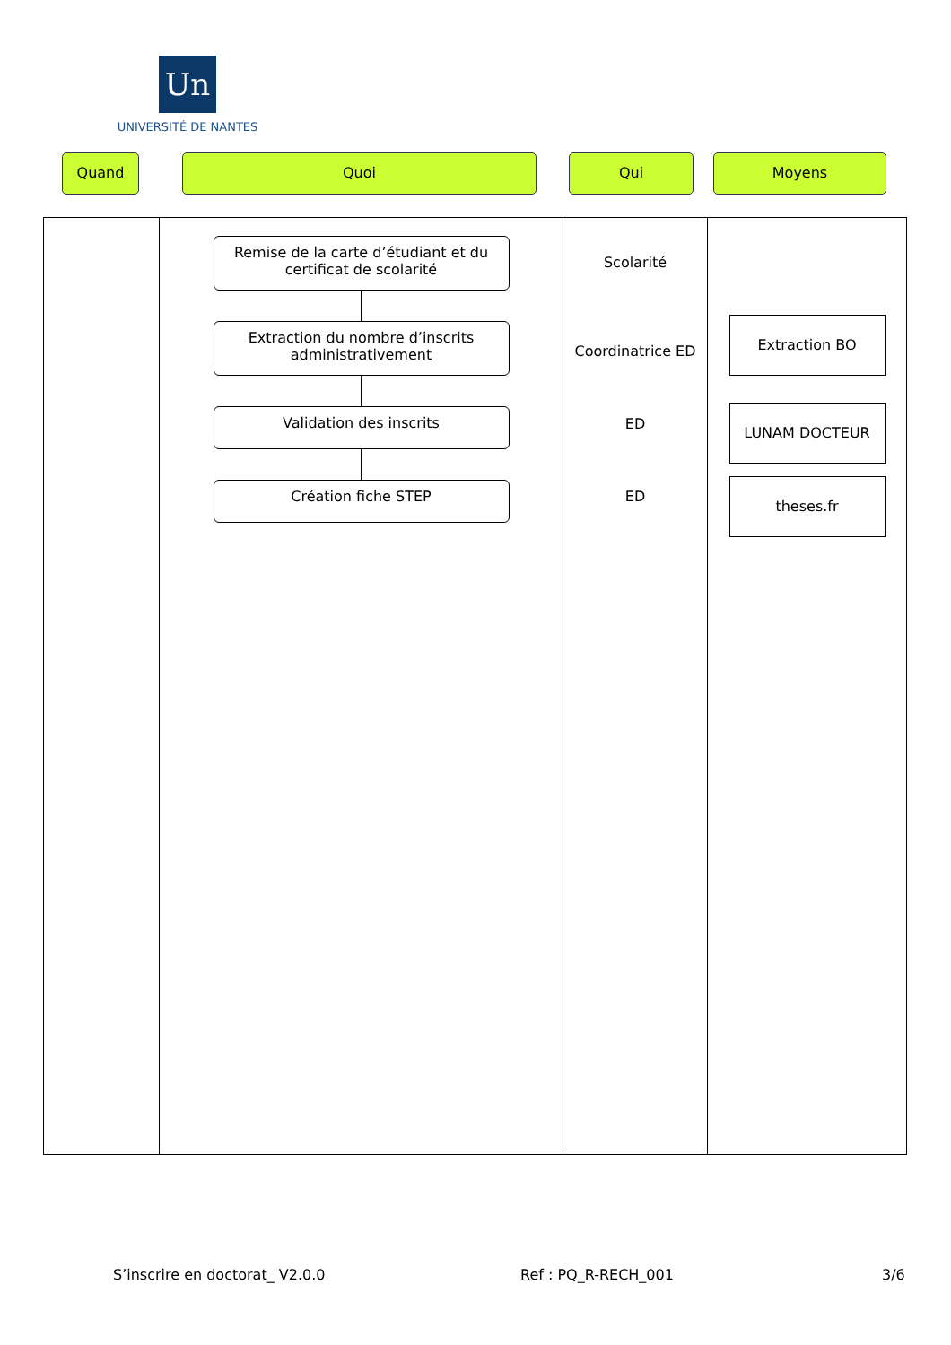Un
UNIVERSITÉ DE NANTES
Quand Quoi Qui Moyens
| | Remise de la carte d’étudiant et du certificat de scolarité Extraction du nombre d’inscrits administrativement Validation des inscrits Création fiche STEP | Scolarité Coordinatrice ED ED ED | Extraction BO LUNAM DOCTEUR theses.fr |
S’inscrire en doctorat_ V2.0.0 Ref : PQ_R-RECH_001 3/6